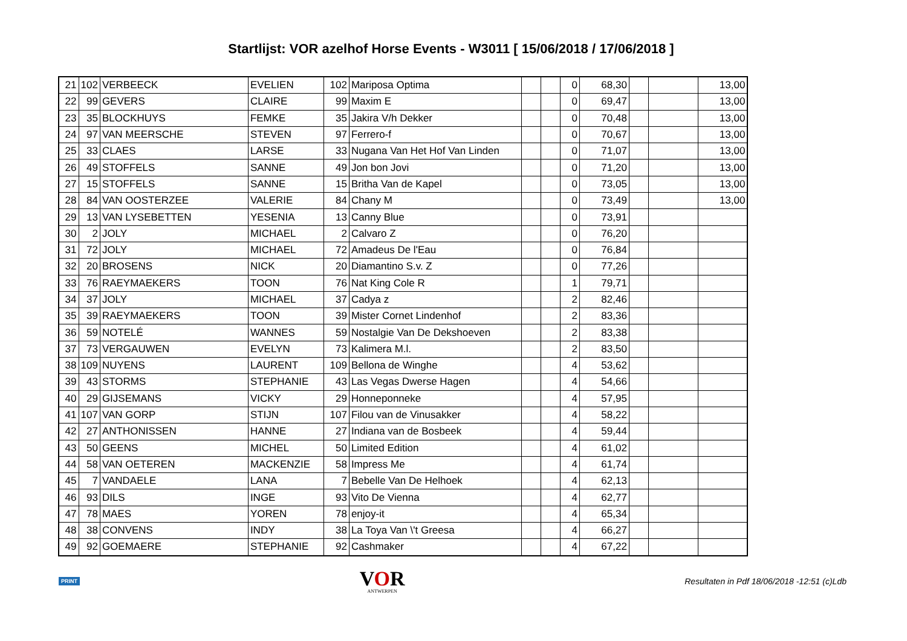Startlijst: VOR azelhof Horse Events - W3011 [ 15/06/2018 / 17/06/2018 ]
| 21 | 102 | VERBEECK | EVELIEN | 102 | Mariposa Optima | | | 0 | 68,30 | | | 13,00 |
| 22 | 99 | GEVERS | CLAIRE | 99 | Maxim E | | | 0 | 69,47 | | | 13,00 |
| 23 | 35 | BLOCKHUYS | FEMKE | 35 | Jakira V/h Dekker | | | 0 | 70,48 | | | 13,00 |
| 24 | 97 | VAN MEERSCHE | STEVEN | 97 | Ferrero-f | | | 0 | 70,67 | | | 13,00 |
| 25 | 33 | CLAES | LARSE | 33 | Nugana Van Het Hof Van Linden | | | 0 | 71,07 | | | 13,00 |
| 26 | 49 | STOFFELS | SANNE | 49 | Jon bon Jovi | | | 0 | 71,20 | | | 13,00 |
| 27 | 15 | STOFFELS | SANNE | 15 | Britha Van de Kapel | | | 0 | 73,05 | | | 13,00 |
| 28 | 84 | VAN OOSTERZEE | VALERIE | 84 | Chany M | | | 0 | 73,49 | | | 13,00 |
| 29 | 13 | VAN LYSEBETTEN | YESENIA | 13 | Canny Blue | | | 0 | 73,91 | | | |
| 30 | 2 | JOLY | MICHAEL | 2 | Calvaro Z | | | 0 | 76,20 | | | |
| 31 | 72 | JOLY | MICHAEL | 72 | Amadeus De l'Eau | | | 0 | 76,84 | | | |
| 32 | 20 | BROSENS | NICK | 20 | Diamantino S.v. Z | | | 0 | 77,26 | | | |
| 33 | 76 | RAEYMAEKERS | TOON | 76 | Nat King Cole R | | | 1 | 79,71 | | | |
| 34 | 37 | JOLY | MICHAEL | 37 | Cadya z | | | 2 | 82,46 | | | |
| 35 | 39 | RAEYMAEKERS | TOON | 39 | Mister Cornet Lindenhof | | | 2 | 83,36 | | | |
| 36 | 59 | NOTELÉ | WANNES | 59 | Nostalgie Van De Dekshoeven | | | 2 | 83,38 | | | |
| 37 | 73 | VERGAUWEN | EVELYN | 73 | Kalimera M.l. | | | 2 | 83,50 | | | |
| 38 | 109 | NUYENS | LAURENT | 109 | Bellona de Winghe | | | 4 | 53,62 | | | |
| 39 | 43 | STORMS | STEPHANIE | 43 | Las Vegas Dwerse Hagen | | | 4 | 54,66 | | | |
| 40 | 29 | GIJSEMANS | VICKY | 29 | Honneponneke | | | 4 | 57,95 | | | |
| 41 | 107 | VAN GORP | STIJN | 107 | Filou van de Vinusakker | | | 4 | 58,22 | | | |
| 42 | 27 | ANTHONISSEN | HANNE | 27 | Indiana van de Bosbeek | | | 4 | 59,44 | | | |
| 43 | 50 | GEENS | MICHEL | 50 | Limited Edition | | | 4 | 61,02 | | | |
| 44 | 58 | VAN OETEREN | MACKENZIE | 58 | Impress Me | | | 4 | 61,74 | | | |
| 45 | 7 | VANDAELE | LANA | 7 | Bebelle Van De Helhoek | | | 4 | 62,13 | | | |
| 46 | 93 | DILS | INGE | 93 | Vito De Vienna | | | 4 | 62,77 | | | |
| 47 | 78 | MAES | YOREN | 78 | enjoy-it | | | 4 | 65,34 | | | |
| 48 | 38 | CONVENS | INDY | 38 | La Toya Van \'t Greesa | | | 4 | 66,27 | | | |
| 49 | 92 | GOEMAERE | STEPHANIE | 92 | Cashmaker | | | 4 | 67,22 | | | |
PRINT
VOR
ANTWERPEN
Resultaten in Pdf 18/06/2018 -12:51 (c)Ldb